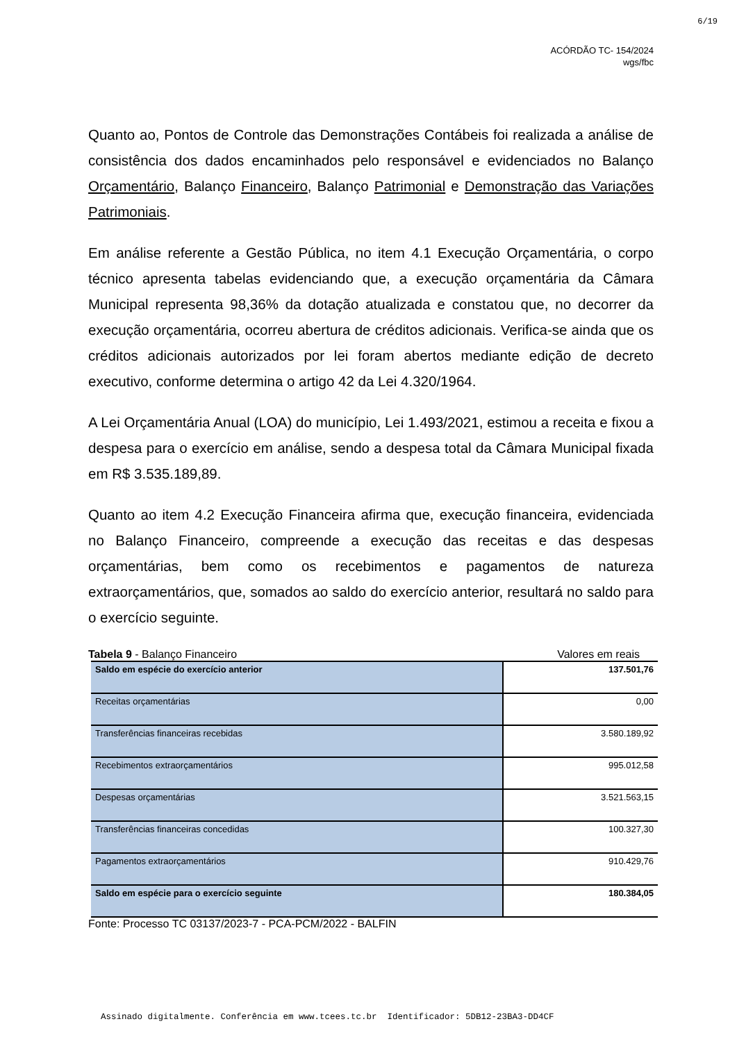6/19
ACÓRDÃO TC- 154/2024
wgs/fbc
Quanto ao, Pontos de Controle das Demonstrações Contábeis foi realizada a análise de consistência dos dados encaminhados pelo responsável e evidenciados no Balanço Orçamentário, Balanço Financeiro, Balanço Patrimonial e Demonstração das Variações Patrimoniais.
Em análise referente a Gestão Pública, no item 4.1 Execução Orçamentária, o corpo técnico apresenta tabelas evidenciando que, a execução orçamentária da Câmara Municipal representa 98,36% da dotação atualizada e constatou que, no decorrer da execução orçamentária, ocorreu abertura de créditos adicionais. Verifica-se ainda que os créditos adicionais autorizados por lei foram abertos mediante edição de decreto executivo, conforme determina o artigo 42 da Lei 4.320/1964.
A Lei Orçamentária Anual (LOA) do município, Lei 1.493/2021, estimou a receita e fixou a despesa para o exercício em análise, sendo a despesa total da Câmara Municipal fixada em R$ 3.535.189,89.
Quanto ao item 4.2 Execução Financeira afirma que, execução financeira, evidenciada no Balanço Financeiro, compreende a execução das receitas e das despesas orçamentárias, bem como os recebimentos e pagamentos de natureza extraorçamentários, que, somados ao saldo do exercício anterior, resultará no saldo para o exercício seguinte.
Tabela 9 - Balanço Financeiro Valores em reais
| Saldo em espécie do exercício anterior | 137.501,76 |
| Receitas orçamentárias | 0,00 |
| Transferências financeiras recebidas | 3.580.189,92 |
| Recebimentos extraorçamentários | 995.012,58 |
| Despesas orçamentárias | 3.521.563,15 |
| Transferências financeiras concedidas | 100.327,30 |
| Pagamentos extraorçamentários | 910.429,76 |
| Saldo em espécie para o exercício seguinte | 180.384,05 |
Fonte: Processo TC 03137/2023-7 - PCA-PCM/2022 - BALFIN
Assinado digitalmente. Conferência em www.tcees.tc.br Identificador: 5DB12-23BA3-DD4CF